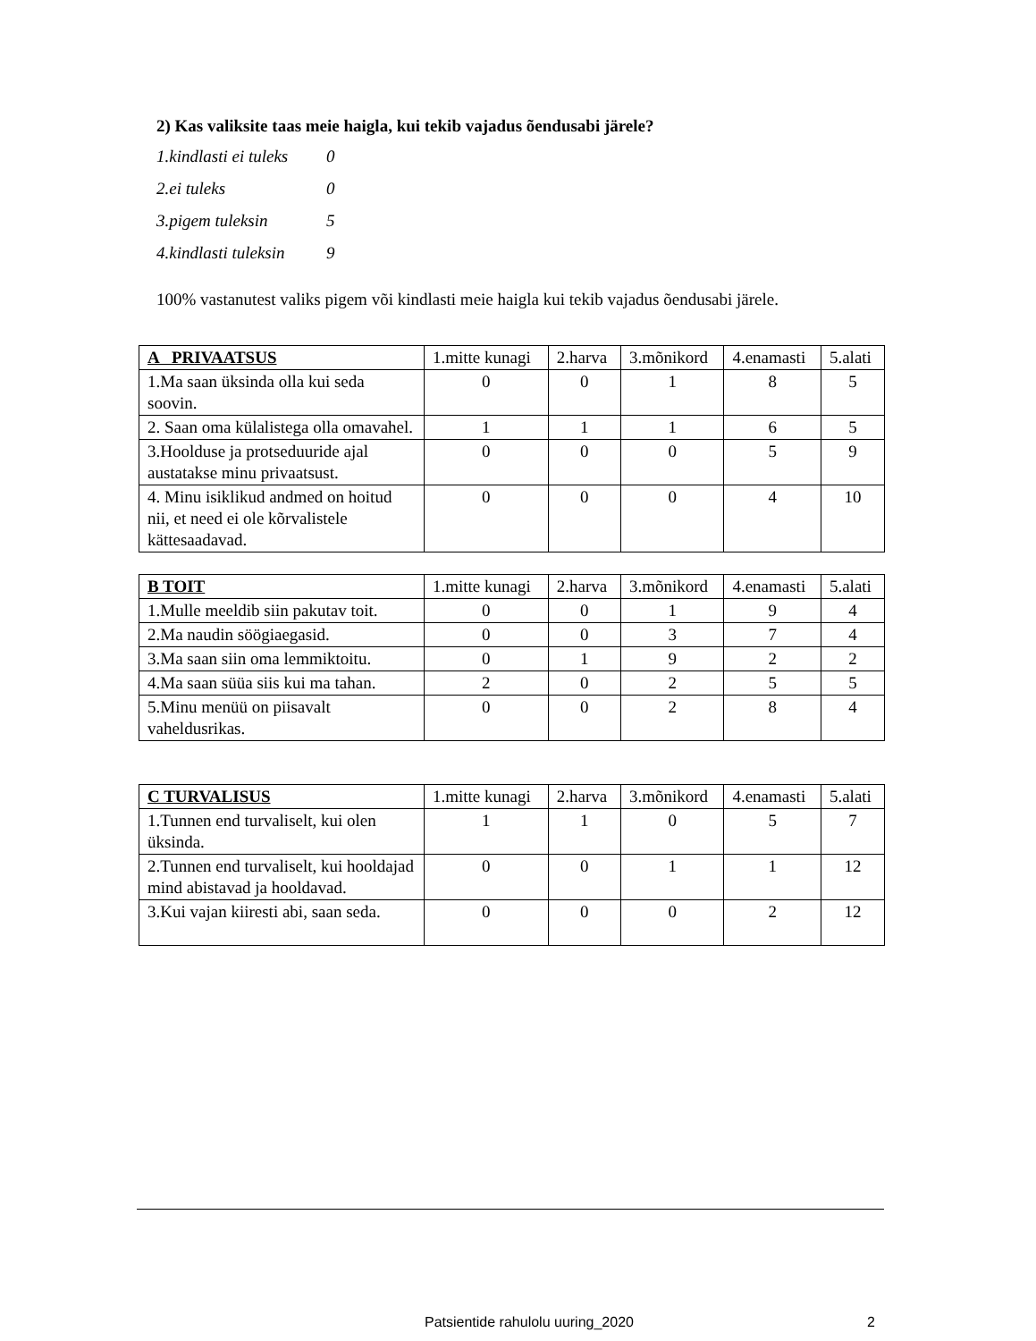2) Kas valiksite taas meie haigla, kui tekib vajadus õendusabi järele?
1.kindlasti ei tuleks 0
2.ei tuleks 0
3.pigem tuleksin 5
4.kindlasti tuleksin 9
100% vastanutest valiks pigem või kindlasti meie haigla kui tekib vajadus õendusabi järele.
| A PRIVAATSUS | 1.mitte kunagi | 2.harva | 3.mõnikord | 4.enamasti | 5.alati |
| 1.Ma saan üksinda olla kui seda soovin. | 0 | 0 | 1 | 8 | 5 |
| 2. Saan oma külalistega olla omavahel. | 1 | 1 | 1 | 6 | 5 |
| 3.Hoolduse ja protseduuride ajal austatakse minu privaatsust. | 0 | 0 | 0 | 5 | 9 |
| 4. Minu isiklikud andmed on hoitud nii, et need ei ole kõrvalistele kättesaadavad. | 0 | 0 | 0 | 4 | 10 |
| B TOIT | 1.mitte kunagi | 2.harva | 3.mõnikord | 4.enamasti | 5.alati |
| 1.Mulle meeldib siin pakutav toit. | 0 | 0 | 1 | 9 | 4 |
| 2.Ma naudin söögiaegasid. | 0 | 0 | 3 | 7 | 4 |
| 3.Ma saan siin oma lemmiktoitu. | 0 | 1 | 9 | 2 | 2 |
| 4.Ma saan süüa siis kui ma tahan. | 2 | 0 | 2 | 5 | 5 |
| 5.Minu menüü on piisavalt vaheldusrikas. | 0 | 0 | 2 | 8 | 4 |
| C TURVALISUS | 1.mitte kunagi | 2.harva | 3.mõnikord | 4.enamasti | 5.alati |
| 1.Tunnen end turvaliselt, kui olen üksinda. | 1 | 1 | 0 | 5 | 7 |
| 2.Tunnen end turvaliselt, kui hooldajad mind abistavad ja hooldavad. | 0 | 0 | 1 | 1 | 12 |
| 3.Kui vajan kiiresti abi, saan seda. | 0 | 0 | 0 | 2 | 12 |
Patsientide rahulolu uuring_2020
2